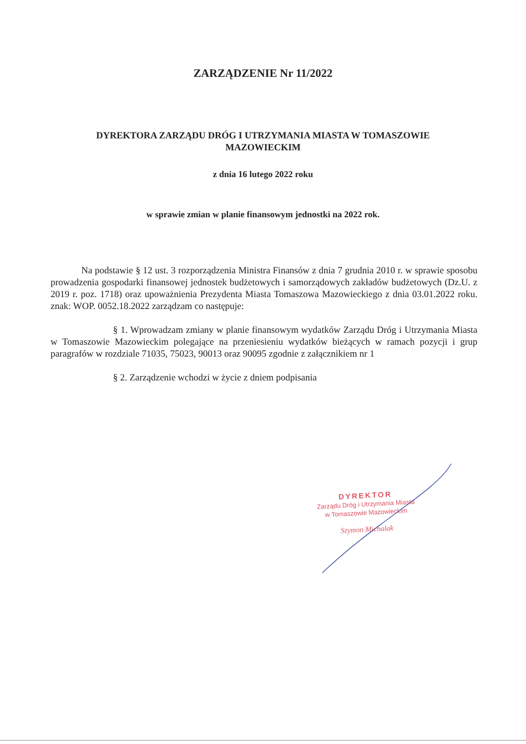ZARZĄDZENIE Nr 11/2022
DYREKTORA ZARZĄDU DRÓG I UTRZYMANIA MIASTA W TOMASZOWIE
MAZOWIECKIM
z dnia 16 lutego 2022 roku
w sprawie zmian w planie finansowym jednostki na 2022 rok.
Na podstawie § 12 ust. 3 rozporządzenia Ministra Finansów z dnia 7 grudnia 2010 r. w sprawie sposobu prowadzenia gospodarki finansowej jednostek budżetowych i samorządowych zakładów budżetowych (Dz.U. z 2019 r. poz. 1718) oraz upoważnienia Prezydenta Miasta Tomaszowa Mazowieckiego z dnia 03.01.2022 roku. znak: WOP. 0052.18.2022 zarządzam co następuje:
§ 1. Wprowadzam zmiany w planie finansowym wydatków Zarządu Dróg i Utrzymania Miasta w Tomaszowie Mazowieckim polegające na przeniesieniu wydatków bieżących w ramach pozycji i grup paragrafów w rozdziale 71035, 75023, 90013 oraz 90095 zgodnie z załącznikiem nr 1
§ 2. Zarządzenie wchodzi w życie z dniem podpisania
DYREKTOR
Zarządu Dróg i Utrzymania Miasta
w Tomaszowie Mazowieckim
Szymon Michalak